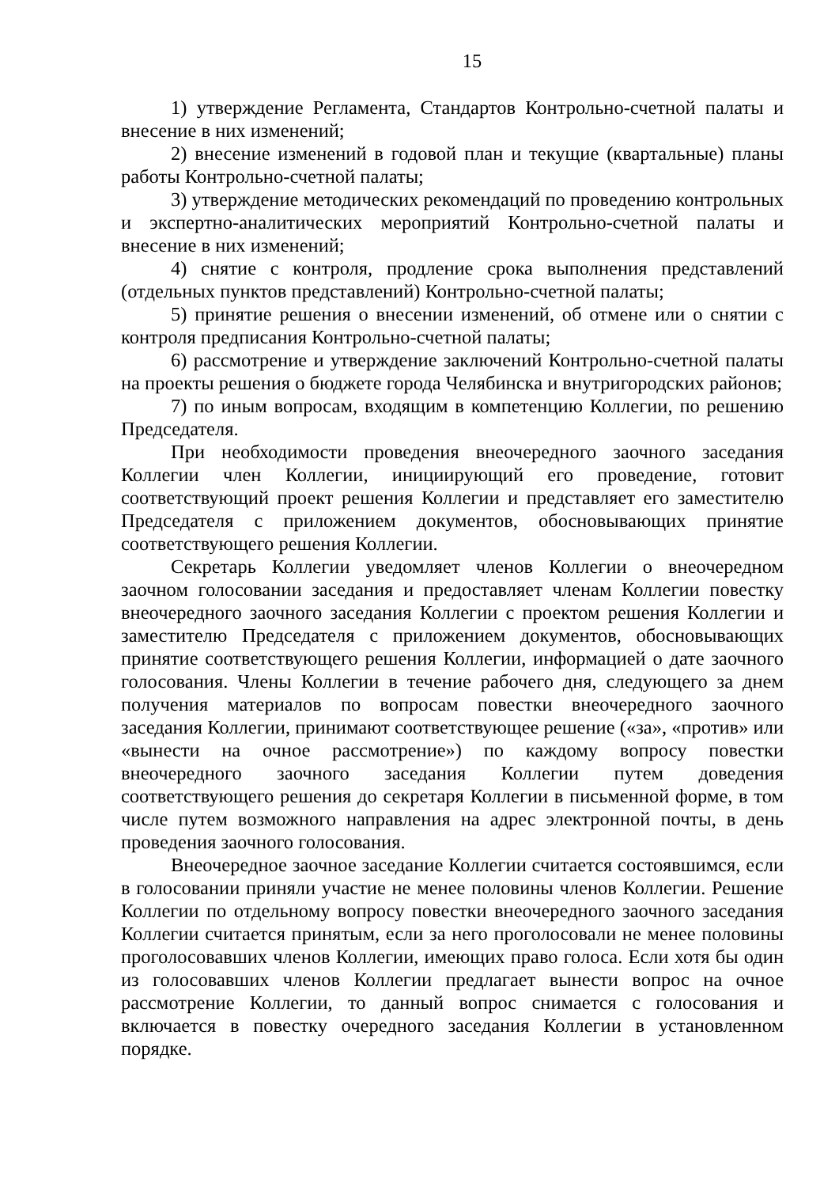15
1) утверждение Регламента, Стандартов Контрольно-счетной палаты и внесение в них изменений;
2) внесение изменений в годовой план и текущие (квартальные) планы работы Контрольно-счетной палаты;
3) утверждение методических рекомендаций по проведению контрольных и экспертно-аналитических мероприятий Контрольно-счетной палаты и внесение в них изменений;
4) снятие с контроля, продление срока выполнения представлений (отдельных пунктов представлений) Контрольно-счетной палаты;
5) принятие решения о внесении изменений, об отмене или о снятии с контроля предписания Контрольно-счетной палаты;
6) рассмотрение и утверждение заключений Контрольно-счетной палаты на проекты решения о бюджете города Челябинска и внутригородских районов;
7) по иным вопросам, входящим в компетенцию Коллегии, по решению Председателя.
При необходимости проведения внеочередного заочного заседания Коллегии член Коллегии, инициирующий его проведение, готовит соответствующий проект решения Коллегии и представляет его заместителю Председателя с приложением документов, обосновывающих принятие соответствующего решения Коллегии.
Секретарь Коллегии уведомляет членов Коллегии о внеочередном заочном голосовании заседания и предоставляет членам Коллегии повестку внеочередного заочного заседания Коллегии с проектом решения Коллегии и заместителю Председателя с приложением документов, обосновывающих принятие соответствующего решения Коллегии, информацией о дате заочного голосования. Члены Коллегии в течение рабочего дня, следующего за днем получения материалов по вопросам повестки внеочередного заочного заседания Коллегии, принимают соответствующее решение («за», «против» или «вынести на очное рассмотрение») по каждому вопросу повестки внеочередного заочного заседания Коллегии путем доведения соответствующего решения до секретаря Коллегии в письменной форме, в том числе путем возможного направления на адрес электронной почты, в день проведения заочного голосования.
Внеочередное заочное заседание Коллегии считается состоявшимся, если в голосовании приняли участие не менее половины членов Коллегии. Решение Коллегии по отдельному вопросу повестки внеочередного заочного заседания Коллегии считается принятым, если за него проголосовали не менее половины проголосовавших членов Коллегии, имеющих право голоса. Если хотя бы один из голосовавших членов Коллегии предлагает вынести вопрос на очное рассмотрение Коллегии, то данный вопрос снимается с голосования и включается в повестку очередного заседания Коллегии в установленном порядке.